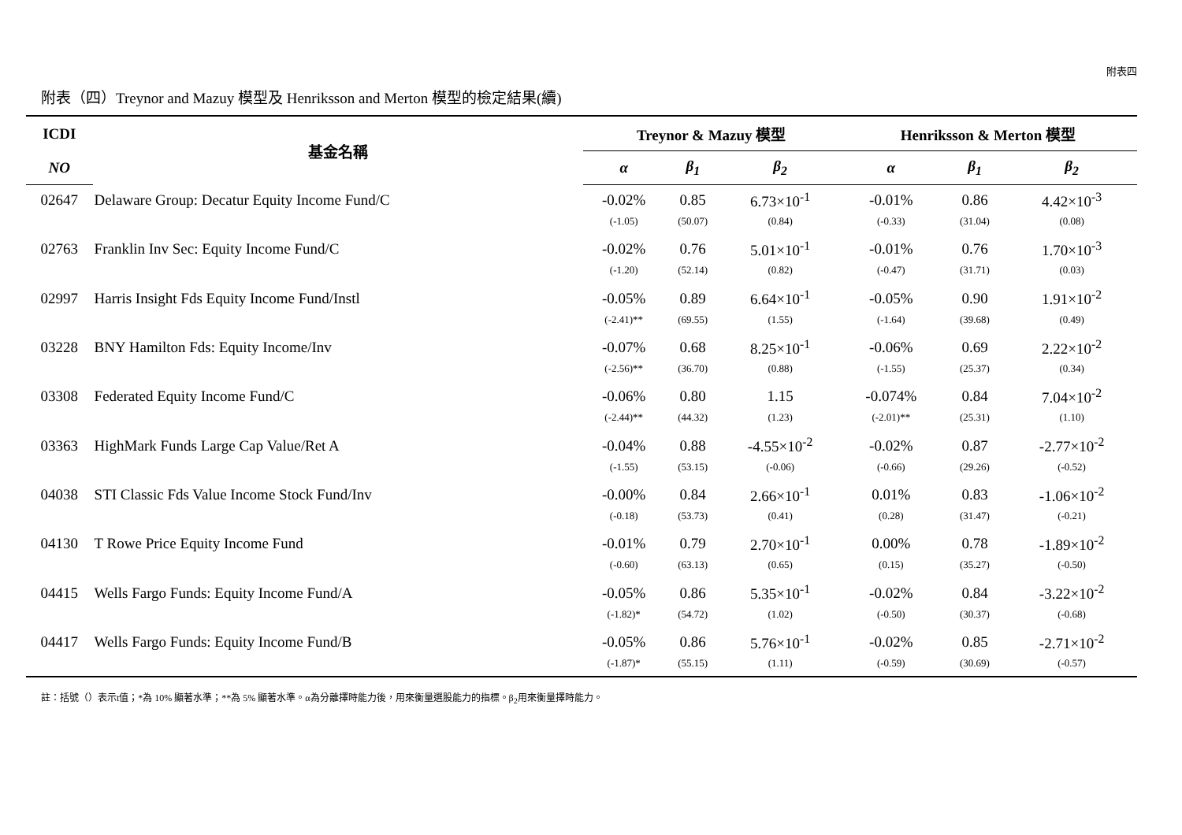附表四
附表（四）Treynor and Mazuy 模型及 Henriksson and Merton 模型的檢定結果(續)
| ICDI | 基金名稱 | Treynor & Mazuy 模型 | | | Henriksson & Merton 模型 | | |
| --- | --- | --- | --- | --- | --- | --- | --- |
| NO | | α | β<sub>1</sub> | β<sub>2</sub> | α | β<sub>1</sub> | β<sub>2</sub> |
| 02647 | Delaware Group: Decatur Equity Income Fund/C | -0.02% | 0.85 | 6.73×10<sup>-1</sup> | -0.01% | 0.86 | 4.42×10<sup>-3</sup> |
| | | (-1.05) | (50.07) | (0.84) | (-0.33) | (31.04) | (0.08) |
| 02763 | Franklin Inv Sec: Equity Income Fund/C | -0.02% | 0.76 | 5.01×10<sup>-1</sup> | -0.01% | 0.76 | 1.70×10<sup>-3</sup> |
| | | (-1.20) | (52.14) | (0.82) | (-0.47) | (31.71) | (0.03) |
| 02997 | Harris Insight Fds Equity Income Fund/Instl | -0.05% | 0.89 | 6.64×10<sup>-1</sup> | -0.05% | 0.90 | 1.91×10<sup>-2</sup> |
| | | (-2.41)** | (69.55) | (1.55) | (-1.64) | (39.68) | (0.49) |
| 03228 | BNY Hamilton Fds: Equity Income/Inv | -0.07% | 0.68 | 8.25×10<sup>-1</sup> | -0.06% | 0.69 | 2.22×10<sup>-2</sup> |
| | | (-2.56)** | (36.70) | (0.88) | (-1.55) | (25.37) | (0.34) |
| 03308 | Federated Equity Income Fund/C | -0.06% | 0.80 | 1.15 | -0.074% | 0.84 | 7.04×10<sup>-2</sup> |
| | | (-2.44)** | (44.32) | (1.23) | (-2.01)** | (25.31) | (1.10) |
| 03363 | HighMark Funds Large Cap Value/Ret A | -0.04% | 0.88 | -4.55×10<sup>-2</sup> | -0.02% | 0.87 | -2.77×10<sup>-2</sup> |
| | | (-1.55) | (53.15) | (-0.06) | (-0.66) | (29.26) | (-0.52) |
| 04038 | STI Classic Fds Value Income Stock Fund/Inv | -0.00% | 0.84 | 2.66×10<sup>-1</sup> | 0.01% | 0.83 | -1.06×10<sup>-2</sup> |
| | | (-0.18) | (53.73) | (0.41) | (0.28) | (31.47) | (-0.21) |
| 04130 | T Rowe Price Equity Income Fund | -0.01% | 0.79 | 2.70×10<sup>-1</sup> | 0.00% | 0.78 | -1.89×10<sup>-2</sup> |
| | | (-0.60) | (63.13) | (0.65) | (0.15) | (35.27) | (-0.50) |
| 04415 | Wells Fargo Funds: Equity Income Fund/A | -0.05% | 0.86 | 5.35×10<sup>-1</sup> | -0.02% | 0.84 | -3.22×10<sup>-2</sup> |
| | | (-1.82)* | (54.72) | (1.02) | (-0.50) | (30.37) | (-0.68) |
| 04417 | Wells Fargo Funds: Equity Income Fund/B | -0.05% | 0.86 | 5.76×10<sup>-1</sup> | -0.02% | 0.85 | -2.71×10<sup>-2</sup> |
| | | (-1.87)* | (55.15) | (1.11) | (-0.59) | (30.69) | (-0.57) |
註：括號（）表示t值；*為 10% 顯著水準；**為 5% 顯著水準。α為分離擇時能力後，用來衡量選股能力的指標。β<sub>2</sub>用來衡量擇時能力。